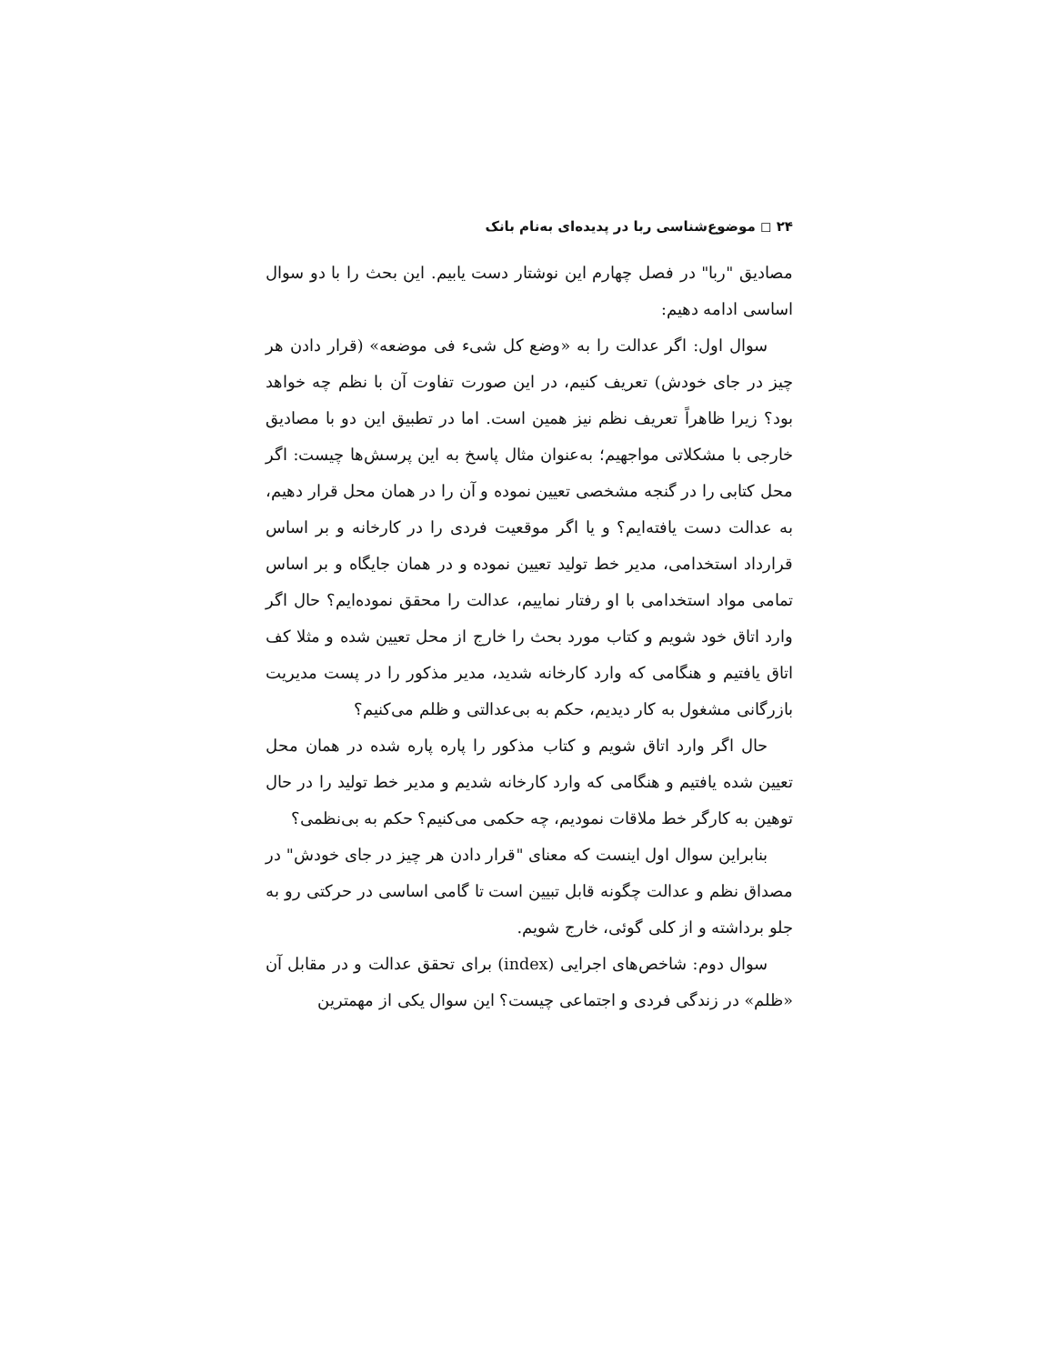۲۴ ◻ موضوع‌شناسی ربا در پدیده‌ای به‌نام بانک
مصادیق "ربا" در فصل چهارم این نوشتار دست یابیم. این بحث را با دو سوال اساسی ادامه دهیم:
سوال اول: اگر عدالت را به «وضع کل شیء فی موضعه» (قرار دادن هر چیز در جای خودش) تعریف کنیم، در این صورت تفاوت آن با نظم چه خواهد بود؟ زیرا ظاهراً تعریف نظم نیز همین است. اما در تطبیق این دو با مصادیق خارجی با مشکلاتی مواجهیم؛ به‌عنوان مثال پاسخ به این پرسش‌ها چیست: اگر محل کتابی را در گنجه مشخصی تعیین نموده و آن را در همان محل قرار دهیم، به عدالت دست یافته‌ایم؟ و یا اگر موقعیت فردی را در کارخانه و بر اساس قرارداد استخدامی، مدیر خط تولید تعیین نموده و در همان جایگاه و بر اساس تمامی مواد استخدامی با او رفتار نماییم، عدالت را محقق نموده‌ایم؟ حال اگر وارد اتاق خود شویم و کتاب مورد بحث را خارج از محل تعیین شده و مثلا کف اتاق یافتیم و هنگامی که وارد کارخانه شدید، مدیر مذکور را در پست مدیریت بازرگانی مشغول به کار دیدیم، حکم به بی‌عدالتی و ظلم می‌کنیم؟
حال اگر وارد اتاق شویم و کتاب مذکور را پاره پاره شده در همان محل تعیین شده یافتیم و هنگامی که وارد کارخانه شدیم و مدیر خط تولید را در حال توهین به کارگر خط ملاقات نمودیم، چه حکمی می‌کنیم؟ حکم به بی‌نظمی؟
بنابراین سوال اول اینست که معنای "قرار دادن هر چیز در جای خودش" در مصداق نظم و عدالت چگونه قابل تبیین است تا گامی اساسی در حرکتی رو به جلو برداشته و از کلی گوئی، خارج شویم.
سوال دوم: شاخص‌های اجرایی (index) برای تحقق عدالت و در مقابل آن «ظلم» در زندگی فردی و اجتماعی چیست؟ این سوال یکی از مهمترین